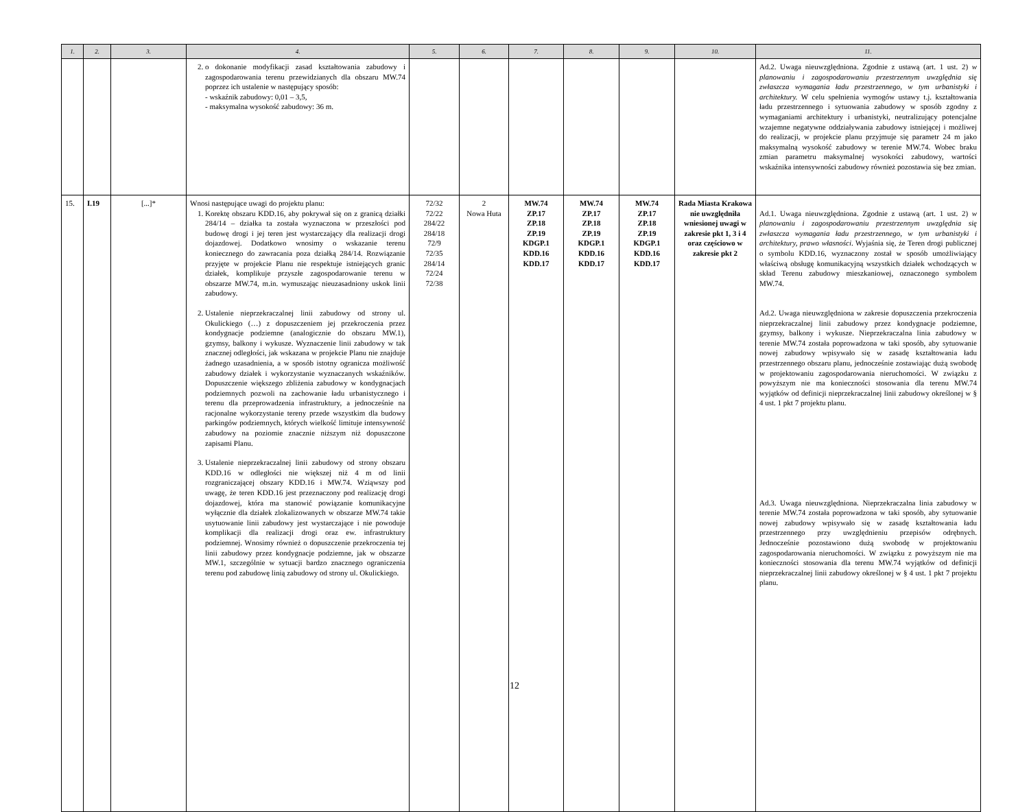| 1. | 2. | 3. | 4. | 5. | 6. | 7. | 8. | 9. | 10. | 11. |
| --- | --- | --- | --- | --- | --- | --- | --- | --- | --- | --- |
| | | | 2. o dokonanie modyfikacji zasad kształtowania zabudowy i zagospodarowania terenu przewidzianych dla obszaru MW.74 poprzez ich ustalenie w następujący sposób: - wskaźnik zabudowy: 0,01 – 3,5, - maksymalna wysokość zabudowy: 36 m. | | | | | | | Ad.2. Uwaga nieuwzględniona. Zgodnie z ustawą (art. 1 ust. 2) w planowaniu i zagospodarowaniu przestrzennym uwzględnia się zwłaszcza wymagania ładu przestrzennego, w tym urbanistyki i architektury. W celu spełnienia wymogów ustawy t.j. kształtowania ładu przestrzennego i sytuowania zabudowy w sposób zgodny z wymaganiami architektury i urbanistyki, neutralizujący potencjalne wzajemne negatywne oddziaływania zabudowy istniejącej i możliwej do realizacji, w projekcie planu przyjmuje się parametr 24 m jako maksymalną wysokość zabudowy w terenie MW.74. Wobec braku zmian parametru maksymalnej wysokości zabudowy, wartości wskaźnika intensywności zabudowy również pozostawia się bez zmian. |
| 15. | I.19 | [...]* | Wnosi następujące uwagi do projektu planu: 1. Korektę obszaru KDD.16, aby pokrywał się on z granicą działki 284/14 – działka ta została wyznaczona w przeszłości pod budowę drogi i jej teren jest wystarczający dla realizacji drogi dojazdowej. Dodatkowo wnosimy o wskazanie terenu koniecznego do zawracania poza działką 284/14. Rozwiązanie przyjęte w projekcie Planu nie respektuje istniejących granic działek, komplikuje przyszłe zagospodarowanie terenu w obszarze MW.74, m.in. wymuszając nieuzasadniony uskok linii zabudowy. 2. Ustalenie nieprzekraczalnej linii zabudowy od strony ul. Okulickiego (…) z dopuszczeniem jej przekroczenia przez kondygnacje podziemne (analogicznie do obszaru MW.1), gzymsy, balkony i wykusze. Wyznaczenie linii zabudowy w tak znacznej odległości, jak wskazana w projekcie Planu nie znajduje żadnego uzasadnienia, a w sposób istotny ogranicza możliwość zabudowy działek i wykorzystanie wyznaczanych wskaźników. Dopuszczenie większego zbliżenia zabudowy w kondygnacjach podziemnych pozwoli na zachowanie ładu urbanistycznego i terenu dla przeprowadzenia infrastruktury, a jednocześnie na racjonalne wykorzystanie tereny przede wszystkim dla budowy parkingów podziemnych, których wielkość limituje intensywność zabudowy na poziomie znacznie niższym niż dopuszczone zapisami Planu. 3. Ustalenie nieprzekraczalnej linii zabudowy od strony obszaru KDD.16 w odległości nie większej niż 4 m od linii rozgraniczającej obszary KDD.16 i MW.74. Wziąwszy pod uwagę, że teren KDD.16 jest przeznaczony pod realizację drogi dojazdowej, która ma stanowić powiązanie komunikacyjne wyłącznie dla działek zlokalizowanych w obszarze MW.74 takie usytuowanie linii zabudowy jest wystarczające i nie powoduje komplikacji dla realizacji drogi oraz ew. infrastruktury podziemnej. Wnosimy również o dopuszczenie przekroczenia tej linii zabudowy przez kondygnacje podziemne, jak w obszarze MW.1, szczególnie w sytuacji bardzo znacznego ograniczenia terenu pod zabudowę linią zabudowy od strony ul. Okulickiego. | 72/32 72/22 284/22 284/18 72/9 72/35 284/14 72/24 72/38 | 2 Nowa Huta | MW.74 ZP.17 ZP.18 ZP.19 KDGP.1 KDD.16 KDD.17 | MW.74 ZP.17 ZP.18 ZP.19 KDGP.1 KDD.16 KDD.17 | MW.74 ZP.17 ZP.18 ZP.19 KDGP.1 KDD.16 KDD.17 | Rada Miasta Krakowa nie uwzględniła wniesionej uwagi w zakresie pkt 1, 3 i 4 oraz częściowo w zakresie pkt 2 | Ad.1. Uwaga nieuwzględniona. Zgodnie z ustawą (art. 1 ust. 2) w planowaniu i zagospodarowaniu przestrzennym uwzględnia się zwłaszcza wymagania ładu przestrzennego, w tym urbanistyki i architektury, prawo własności . Wyjaśnia się, że Teren drogi publicznej o symbolu KDD.16, wyznaczony został w sposób umożliwiający właściwą obsługę komunikacyjną wszystkich działek wchodzących w skład Terenu zabudowy mieszkaniowej, oznaczonego symbolem MW.74. Ad.2. Uwaga nieuwzględniona w zakresie dopuszczenia przekroczenia nieprzekraczalnej linii zabudowy przez kondygnacje podziemne, gzymsy, balkony i wykusze. Nieprzekraczalna linia zabudowy w terenie MW.74 została poprowadzona w taki sposób, aby sytuowanie nowej zabudowy wpisywało się w zasadę kształtowania ładu przestrzennego obszaru planu, jednocześnie zostawiając dużą swobodę w projektowaniu zagospodarowania nieruchomości. W związku z powyższym nie ma konieczności stosowania dla terenu MW.74 wyjątków od definicji nieprzekraczalnej linii zabudowy określonej w § 4 ust. 1 pkt 7 projektu planu. Ad.3. Uwaga nieuwzględniona. Nieprzekraczalna linia zabudowy w terenie MW.74 została poprowadzona w taki sposób, aby sytuowanie nowej zabudowy wpisywało się w zasadę kształtowania ładu przestrzennego przy uwzględnieniu przepisów odrębnych. Jednocześnie pozostawiono dużą swobodę w projektowaniu zagospodarowania nieruchomości. W związku z powyższym nie ma konieczności stosowania dla terenu MW.74 wyjątków od definicji nieprzekraczalnej linii zabudowy określonej w § 4 ust. 1 pkt 7 projektu planu. |
12